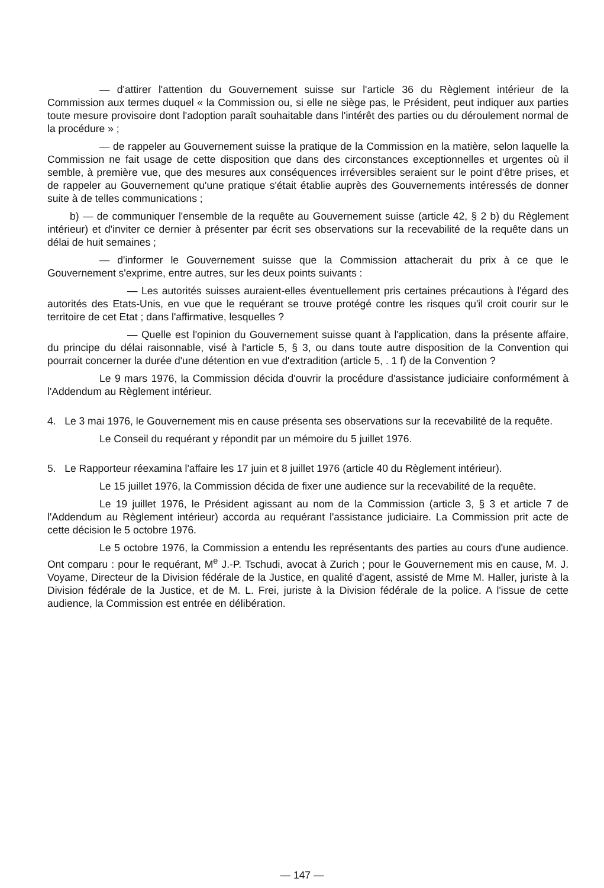— d'attirer l'attention du Gouvernement suisse sur l'article 36 du Règlement intérieur de la Commission aux termes duquel « la Commission ou, si elle ne siège pas, le Président, peut indiquer aux parties toute mesure provisoire dont l'adoption paraît souhaitable dans l'intérêt des parties ou du déroulement normal de la procédure » ;
— de rappeler au Gouvernement suisse la pratique de la Commission en la matière, selon laquelle la Commission ne fait usage de cette disposition que dans des circonstances exceptionnelles et urgentes où il semble, à première vue, que des mesures aux conséquences irréversibles seraient sur le point d'être prises, et de rappeler au Gouvernement qu'une pratique s'était établie auprès des Gouvernements intéressés de donner suite à de telles communications ;
b) — de communiquer l'ensemble de la requête au Gouvernement suisse (article 42, § 2 b) du Règlement intérieur) et d'inviter ce dernier à présenter par écrit ses observations sur la recevabilité de la requête dans un délai de huit semaines ;
— d'informer le Gouvernement suisse que la Commission attacherait du prix à ce que le Gouvernement s'exprime, entre autres, sur les deux points suivants :
— Les autorités suisses auraient-elles éventuellement pris certaines précautions à l'égard des autorités des Etats-Unis, en vue que le requérant se trouve protégé contre les risques qu'il croit courir sur le territoire de cet Etat ; dans l'affirmative, lesquelles ?
— Quelle est l'opinion du Gouvernement suisse quant à l'application, dans la présente affaire, du principe du délai raisonnable, visé à l'article 5, § 3, ou dans toute autre disposition de la Convention qui pourrait concerner la durée d'une détention en vue d'extradition (article 5, . 1 f) de la Convention ?
Le 9 mars 1976, la Commission décida d'ouvrir la procédure d'assistance judiciaire conformément à l'Addendum au Règlement intérieur.
4. Le 3 mai 1976, le Gouvernement mis en cause présenta ses observations sur la recevabilité de la requête.
Le Conseil du requérant y répondit par un mémoire du 5 juillet 1976.
5. Le Rapporteur réexamina l'affaire les 17 juin et 8 juillet 1976 (article 40 du Règlement intérieur).
Le 15 juillet 1976, la Commission décida de fixer une audience sur la recevabilité de la requête.
Le 19 juillet 1976, le Président agissant au nom de la Commission (article 3, § 3 et article 7 de l'Addendum au Règlement intérieur) accorda au requérant l'assistance judiciaire. La Commission prit acte de cette décision le 5 octobre 1976.
Le 5 octobre 1976, la Commission a entendu les représentants des parties au cours d'une audience. Ont comparu : pour le requérant, M<sup>e</sup> J.-P. Tschudi, avocat à Zurich ; pour le Gouvernement mis en cause, M. J. Voyame, Directeur de la Division fédérale de la Justice, en qualité d'agent, assisté de Mme M. Haller, juriste à la Division fédérale de la Justice, et de M. L. Frei, juriste à la Division fédérale de la police. A l'issue de cette audience, la Commission est entrée en délibération.
— 147 —